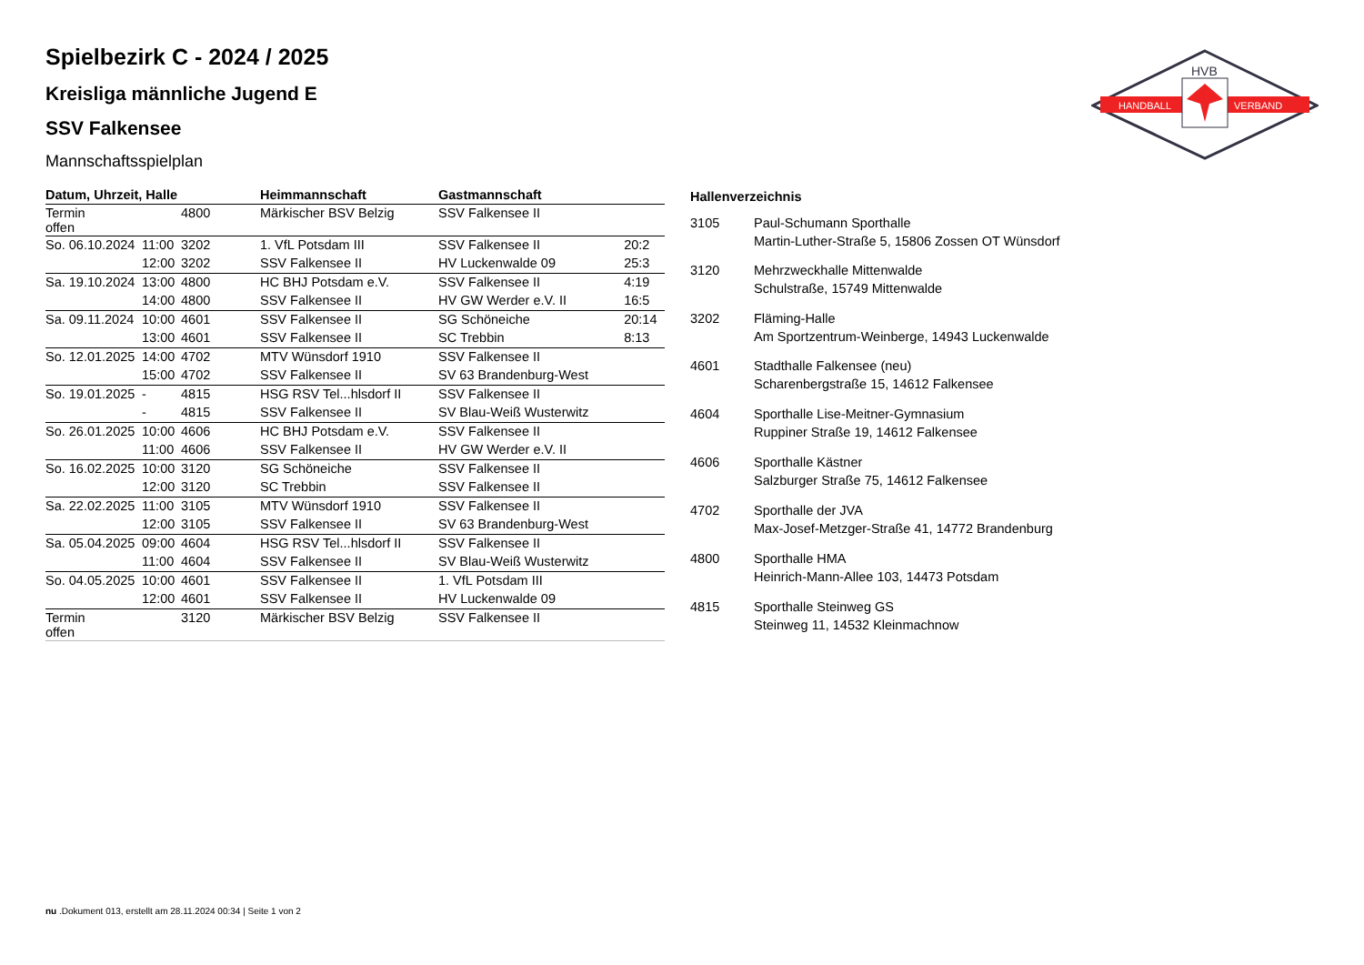HANDBALL
VERBAND
HVB
Spielbezirk C - 2024 / 2025
Kreisliga männliche Jugend E
SSV Falkensee
Mannschaftsspielplan
| Datum, Uhrzeit, Halle | | | Heimmannschaft | Gastmannschaft | |
| --- | --- | --- | --- | --- | --- |
| Termin offen | | 4800 | Märkischer BSV Belzig | SSV Falkensee II | |
| So. 06.10.2024 | 11:00 | 3202 | 1. VfL Potsdam III | SSV Falkensee II | 20:2 |
| | 12:00 | 3202 | SSV Falkensee II | HV Luckenwalde 09 | 25:3 |
| Sa. 19.10.2024 | 13:00 | 4800 | HC BHJ Potsdam e.V. | SSV Falkensee II | 4:19 |
| | 14:00 | 4800 | SSV Falkensee II | HV GW Werder e.V. II | 16:5 |
| Sa. 09.11.2024 | 10:00 | 4601 | SSV Falkensee II | SG Schöneiche | 20:14 |
| | 13:00 | 4601 | SSV Falkensee II | SC Trebbin | 8:13 |
| So. 12.01.2025 | 14:00 | 4702 | MTV Wünsdorf 1910 | SSV Falkensee II | |
| | 15:00 | 4702 | SSV Falkensee II | SV 63 Brandenburg-West | |
| So. 19.01.2025 | - | 4815 | HSG RSV Tel...hlsdorf II | SSV Falkensee II | |
| | - | 4815 | SSV Falkensee II | SV Blau-Weiß Wusterwitz | |
| So. 26.01.2025 | 10:00 | 4606 | HC BHJ Potsdam e.V. | SSV Falkensee II | |
| | 11:00 | 4606 | SSV Falkensee II | HV GW Werder e.V. II | |
| So. 16.02.2025 | 10:00 | 3120 | SG Schöneiche | SSV Falkensee II | |
| | 12:00 | 3120 | SC Trebbin | SSV Falkensee II | |
| Sa. 22.02.2025 | 11:00 | 3105 | MTV Wünsdorf 1910 | SSV Falkensee II | |
| | 12:00 | 3105 | SSV Falkensee II | SV 63 Brandenburg-West | |
| Sa. 05.04.2025 | 09:00 | 4604 | HSG RSV Tel...hlsdorf II | SSV Falkensee II | |
| | 11:00 | 4604 | SSV Falkensee II | SV Blau-Weiß Wusterwitz | |
| So. 04.05.2025 | 10:00 | 4601 | SSV Falkensee II | 1. VfL Potsdam III | |
| | 12:00 | 4601 | SSV Falkensee II | HV Luckenwalde 09 | |
| Termin offen | | 3120 | Märkischer BSV Belzig | SSV Falkensee II | |
| Hallenverzeichnis | |
| --- | --- |
| 3105 | Paul-Schumann Sporthalle Martin-Luther-Straße 5, 15806 Zossen OT Wünsdorf |
| 3120 | Mehrzweckhalle Mittenwalde Schulstraße, 15749 Mittenwalde |
| 3202 | Fläming-Halle Am Sportzentrum-Weinberge, 14943 Luckenwalde |
| 4601 | Stadthalle Falkensee (neu) Scharenbergstraße 15, 14612 Falkensee |
| 4604 | Sporthalle Lise-Meitner-Gymnasium Ruppiner Straße 19, 14612 Falkensee |
| 4606 | Sporthalle Kästner Salzburger Straße 75, 14612 Falkensee |
| 4702 | Sporthalle der JVA Max-Josef-Metzger-Straße 41, 14772 Brandenburg |
| 4800 | Sporthalle HMA Heinrich-Mann-Allee 103, 14473 Potsdam |
| 4815 | Sporthalle Steinweg GS Steinweg 11, 14532 Kleinmachnow |
nu .Dokument 013, erstellt am 28.11.2024 00:34 | Seite 1 von 2